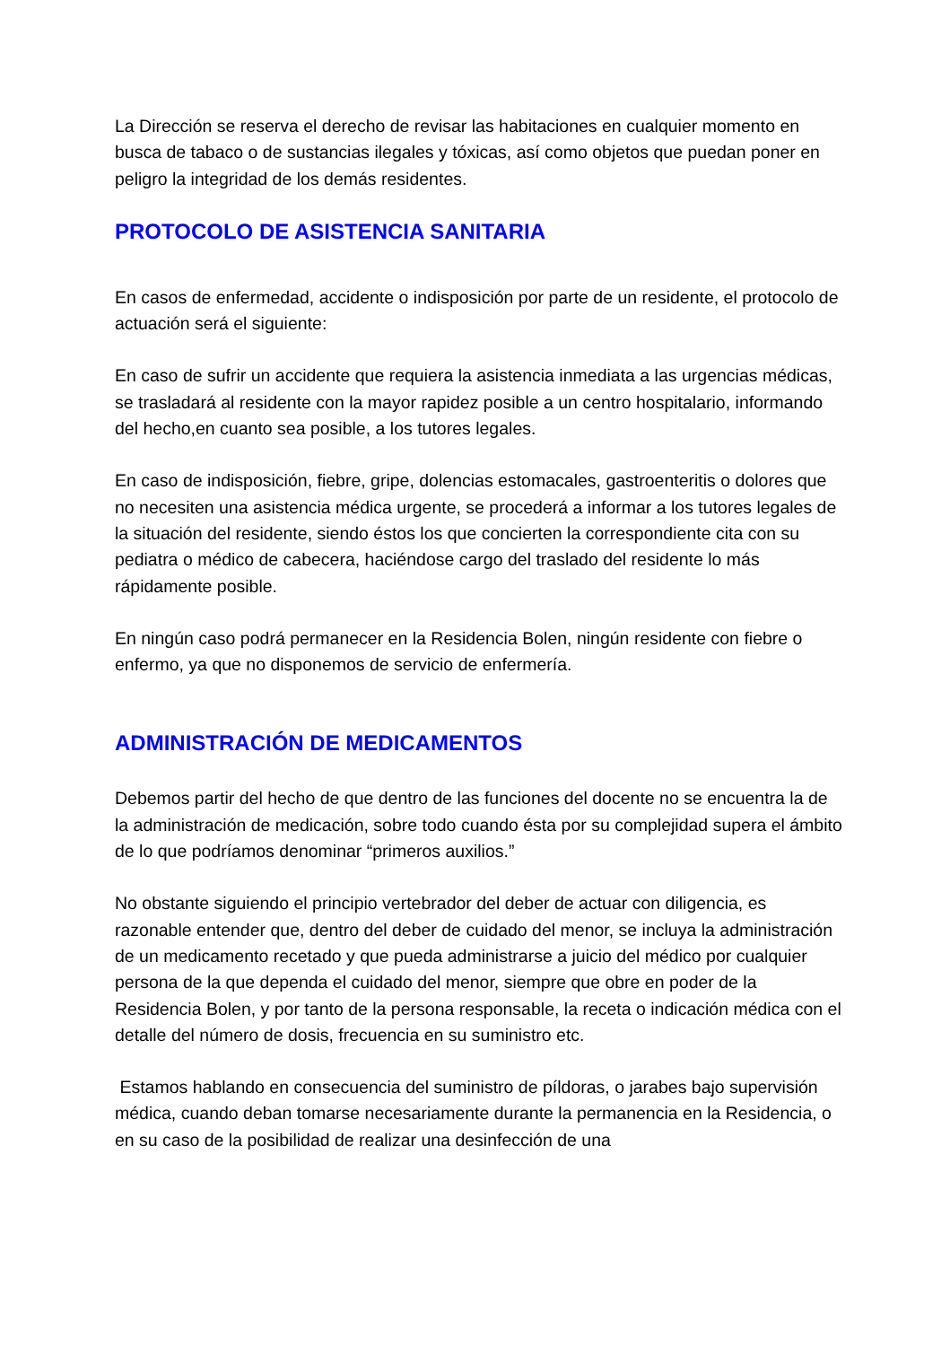La Dirección se reserva el derecho de revisar las habitaciones en cualquier momento en busca de tabaco o de sustancias ilegales y tóxicas, así como objetos que puedan poner en peligro la integridad de los demás residentes.
PROTOCOLO DE ASISTENCIA SANITARIA
En casos de enfermedad, accidente o indisposición por parte de un residente, el protocolo de actuación será el siguiente:
En caso de sufrir un accidente que requiera la asistencia inmediata a las urgencias médicas, se trasladará al residente con la mayor rapidez posible a un centro hospitalario, informando del hecho,en cuanto sea posible, a los tutores legales.
En caso de indisposición, fiebre, gripe, dolencias estomacales, gastroenteritis o dolores que no necesiten una asistencia médica urgente, se procederá a informar a los tutores legales de la situación del residente, siendo éstos los que concierten la correspondiente cita con su pediatra o médico de cabecera, haciéndose cargo del traslado del residente lo más rápidamente posible.
En ningún caso podrá permanecer en la Residencia Bolen, ningún residente con fiebre o enfermo, ya que no disponemos de servicio de enfermería.
ADMINISTRACIÓN DE MEDICAMENTOS
Debemos partir del hecho de que dentro de las funciones del docente no se encuentra la de la administración de medicación, sobre todo cuando ésta por su complejidad supera el ámbito de lo que podríamos denominar “primeros auxilios.”
No obstante siguiendo el principio vertebrador del deber de actuar con diligencia, es razonable entender que, dentro del deber de cuidado del menor, se incluya la administración de un medicamento recetado y que pueda administrarse a juicio del médico por cualquier persona de la que dependa el cuidado del menor, siempre que obre en poder de la Residencia Bolen, y por tanto de la persona responsable, la receta o indicación médica con el detalle del número de dosis, frecuencia en su suministro etc.
Estamos hablando en consecuencia del suministro de píldoras, o jarabes bajo supervisión médica, cuando deban tomarse necesariamente durante la permanencia en la Residencia, o en su caso de la posibilidad de realizar una desinfección de una